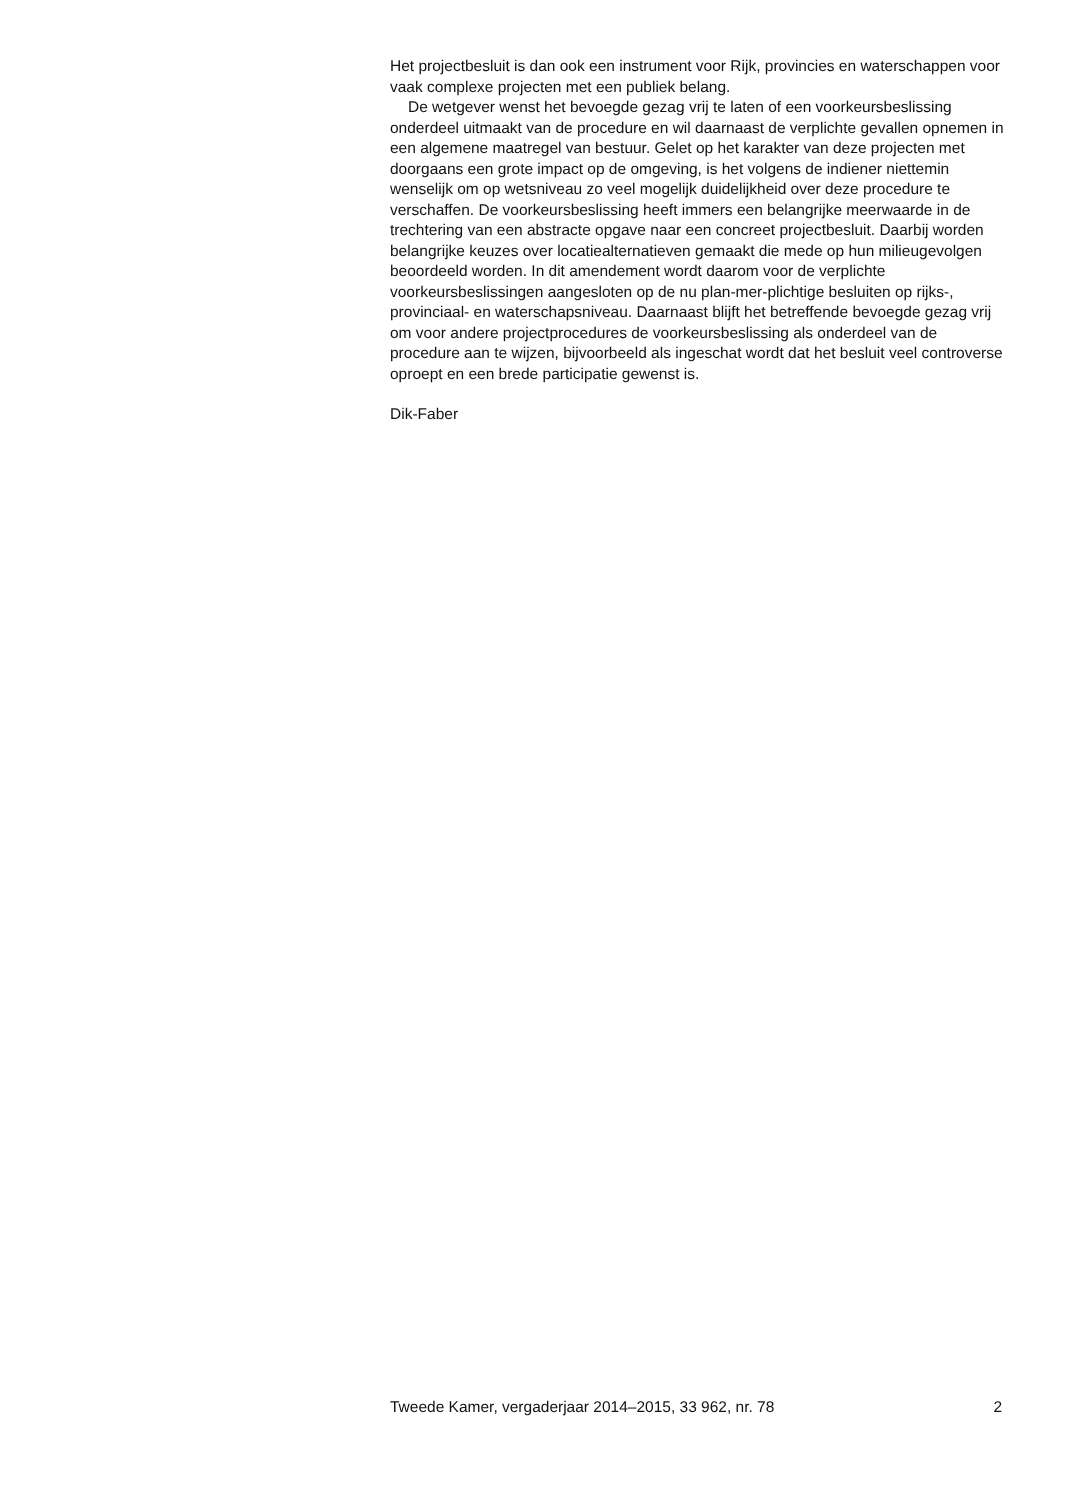Het projectbesluit is dan ook een instrument voor Rijk, provincies en waterschappen voor vaak complexe projecten met een publiek belang.
De wetgever wenst het bevoegde gezag vrij te laten of een voorkeursbeslissing onderdeel uitmaakt van de procedure en wil daarnaast de verplichte gevallen opnemen in een algemene maatregel van bestuur. Gelet op het karakter van deze projecten met doorgaans een grote impact op de omgeving, is het volgens de indiener niettemin wenselijk om op wetsniveau zo veel mogelijk duidelijkheid over deze procedure te verschaffen. De voorkeursbeslissing heeft immers een belangrijke meerwaarde in de trechtering van een abstracte opgave naar een concreet projectbesluit. Daarbij worden belangrijke keuzes over locatiealternatieven gemaakt die mede op hun milieugevolgen beoordeeld worden. In dit amendement wordt daarom voor de verplichte voorkeursbeslissingen aangesloten op de nu plan-mer-plichtige besluiten op rijks-, provinciaal- en waterschapsniveau. Daarnaast blijft het betreffende bevoegde gezag vrij om voor andere projectprocedures de voorkeursbeslissing als onderdeel van de procedure aan te wijzen, bijvoorbeeld als ingeschat wordt dat het besluit veel controverse oproept en een brede participatie gewenst is.
Dik-Faber
Tweede Kamer, vergaderjaar 2014–2015, 33 962, nr. 78 2